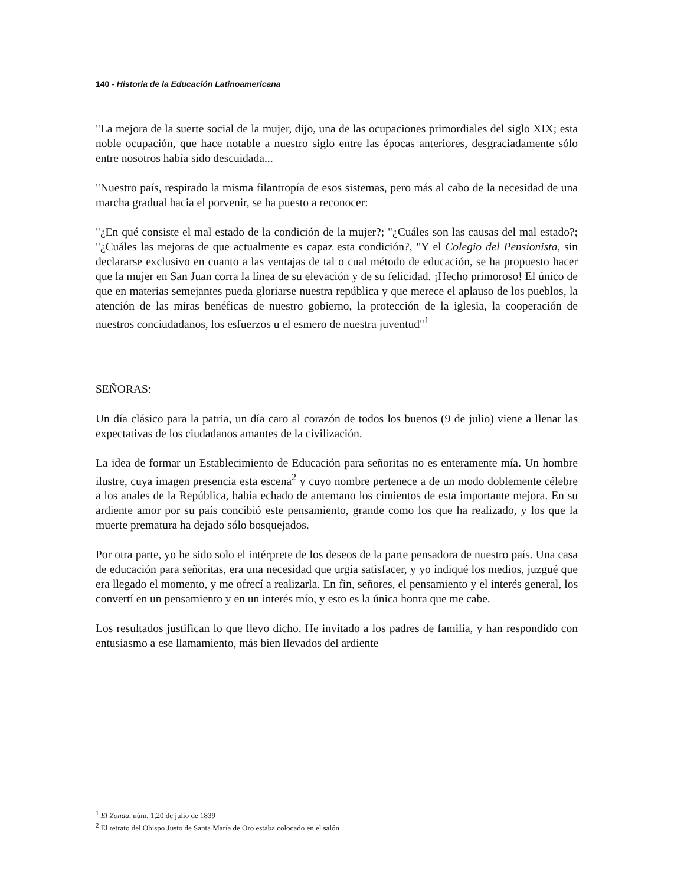140 - Historia de la Educación Latinoamericana
"La mejora de la suerte social de la mujer, dijo, una de las ocupaciones primordiales del siglo XIX; esta noble ocupación, que hace notable a nuestro siglo entre las épocas anteriores, desgraciadamente sólo entre nosotros había sido descuidada...
"Nuestro país, respirado la misma filantropía de esos sistemas, pero más al cabo de la necesidad de una marcha gradual hacia el porvenir, se ha puesto a reconocer:
"¿En qué consiste el mal estado de la condición de la mujer?; "¿Cuáles son las causas del mal estado?; "¿Cuáles las mejoras de que actualmente es capaz esta condición?, "Y el Colegio del Pensionista, sin declararse exclusivo en cuanto a las ventajas de tal o cual método de educación, se ha propuesto hacer que la mujer en San Juan corra la línea de su elevación y de su felicidad. ¡Hecho primoroso! El único de que en materias semejantes pueda gloriarse nuestra república y que merece el aplauso de los pueblos, la atención de las miras benéficas de nuestro gobierno, la protección de la iglesia, la cooperación de nuestros conciudadanos, los esfuerzos u el esmero de nuestra juventud"<sup>1</sup>
SEÑORAS:
Un día clásico para la patria, un día caro al corazón de todos los buenos (9 de julio) viene a llenar las expectativas de los ciudadanos amantes de la civilización.
La idea de formar un Establecimiento de Educación para señoritas no es enteramente mía. Un hombre ilustre, cuya imagen presencia esta escena<sup>2</sup> y cuyo nombre pertenece a de un modo doblemente célebre a los anales de la República, había echado de antemano los cimientos de esta importante mejora. En su ardiente amor por su país concibió este pensamiento, grande como los que ha realizado, y los que la muerte prematura ha dejado sólo bosquejados.
Por otra parte, yo he sido solo el intérprete de los deseos de la parte pensadora de nuestro país. Una casa de educación para señoritas, era una necesidad que urgía satisfacer, y yo indiqué los medios, juzgué que era llegado el momento, y me ofrecí a realizarla. En fin, señores, el pensamiento y el interés general, los convertí en un pensamiento y en un interés mío, y esto es la única honra que me cabe.
Los resultados justifican lo que llevo dicho. He invitado a los padres de familia, y han respondido con entusiasmo a ese llamamiento, más bien llevados del ardiente
<sup>1</sup> El Zonda, núm. 1,20 de julio de 1839
<sup>2</sup> El retrato del Obispo Justo de Santa María de Oro estaba colocado en el salón